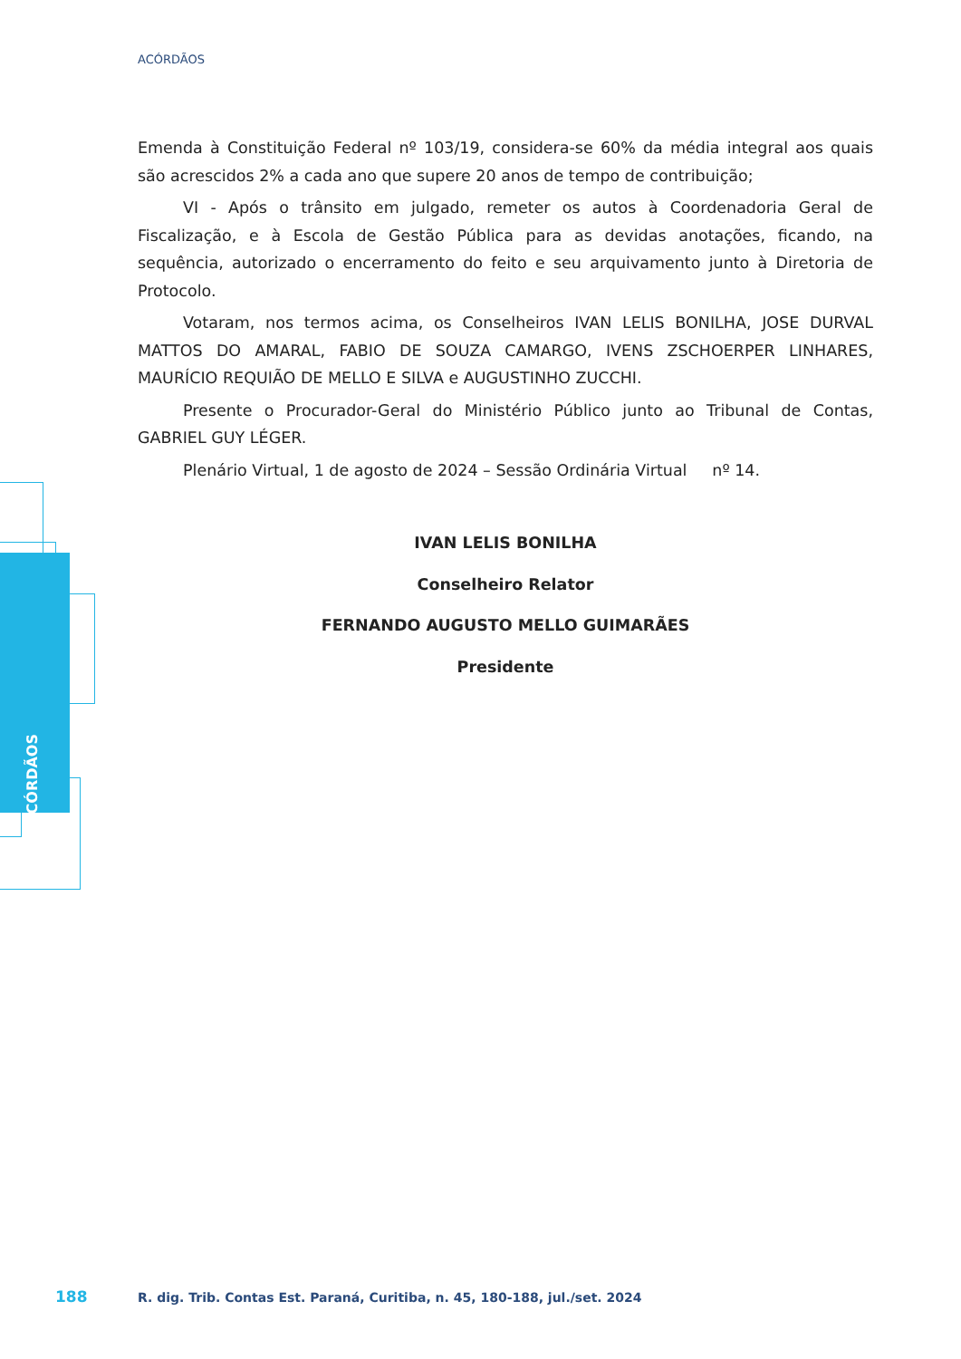ACÓRDÃOS
ACÓRDÃOS
Emenda à Constituição Federal nº 103/19, considera-se 60% da média integral aos quais são acrescidos 2% a cada ano que supere 20 anos de tempo de contribuição;
VI - Após o trânsito em julgado, remeter os autos à Coordenadoria Geral de Fiscalização, e à Escola de Gestão Pública para as devidas anotações, ficando, na sequência, autorizado o encerramento do feito e seu arquivamento junto à Diretoria de Protocolo.
Votaram, nos termos acima, os Conselheiros IVAN LELIS BONILHA, JOSE DURVAL MATTOS DO AMARAL, FABIO DE SOUZA CAMARGO, IVENS ZSCHOERPER LINHARES, MAURÍCIO REQUIÃO DE MELLO E SILVA e AUGUSTINHO ZUCCHI.
Presente o Procurador-Geral do Ministério Público junto ao Tribunal de Contas, GABRIEL GUY LÉGER.
Plenário Virtual, 1 de agosto de 2024 – Sessão Ordinária Virtual nº 14.
IVAN LELIS BONILHA
Conselheiro Relator
FERNANDO AUGUSTO MELLO GUIMARÃES
Presidente
188
R. dig. Trib. Contas Est. Paraná, Curitiba, n. 45, 180-188, jul./set. 2024